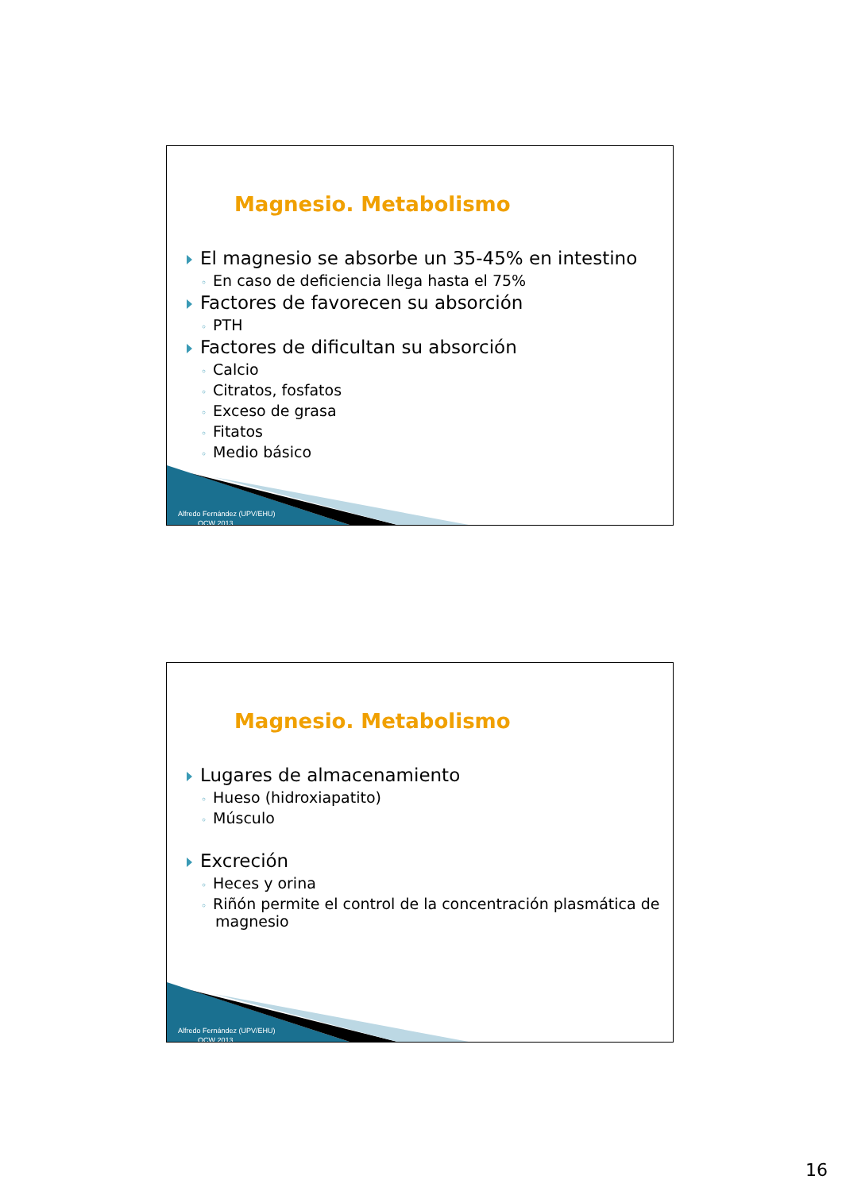Magnesio. Metabolismo
El magnesio se absorbe un 35-45% en intestino
◦ En caso de deficiencia llega hasta el 75%
Factores de favorecen su absorción
◦ PTH
Factores de dificultan su absorción
◦ Calcio
◦ Citratos, fosfatos
◦ Exceso de grasa
◦ Fitatos
◦ Medio básico
Alfredo Fernández (UPV/EHU)
OCW 2013
Magnesio. Metabolismo
Lugares de almacenamiento
◦ Hueso (hidroxiapatito)
◦ Músculo
Excreción
◦ Heces y orina
◦ Riñón permite el control de la concentración plasmática de magnesio
Alfredo Fernández (UPV/EHU)
OCW 2013
16